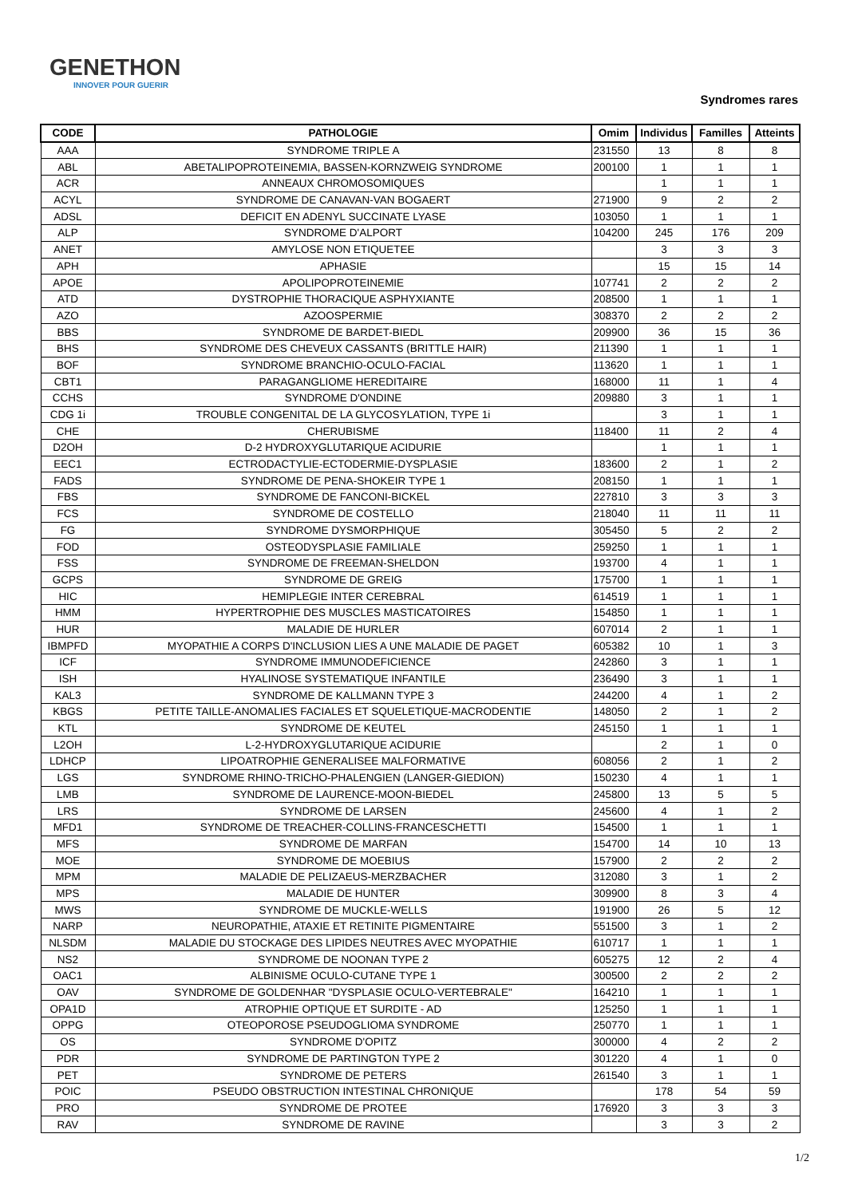GENETHON
INNOVER POUR GUERIR
Syndromes rares
| CODE | PATHOLOGIE | Omim | Individus | Familles | Atteints |
| --- | --- | --- | --- | --- | --- |
| AAA | SYNDROME TRIPLE A | 231550 | 13 | 8 | 8 |
| ABL | ABETALIPOPROTEINEMIA, BASSEN-KORNZWEIG SYNDROME | 200100 | 1 | 1 | 1 |
| ACR | ANNEAUX CHROMOSOMIQUES | | 1 | 1 | 1 |
| ACYL | SYNDROME DE CANAVAN-VAN BOGAERT | 271900 | 9 | 2 | 2 |
| ADSL | DEFICIT EN ADENYL SUCCINATE LYASE | 103050 | 1 | 1 | 1 |
| ALP | SYNDROME D'ALPORT | 104200 | 245 | 176 | 209 |
| ANET | AMYLOSE NON ETIQUETEE | | 3 | 3 | 3 |
| APH | APHASIE | | 15 | 15 | 14 |
| APOE | APOLIPOPROTEINEMIE | 107741 | 2 | 2 | 2 |
| ATD | DYSTROPHIE THORACIQUE ASPHYXIANTE | 208500 | 1 | 1 | 1 |
| AZO | AZOOSPERMIE | 308370 | 2 | 2 | 2 |
| BBS | SYNDROME DE BARDET-BIEDL | 209900 | 36 | 15 | 36 |
| BHS | SYNDROME DES CHEVEUX CASSANTS (BRITTLE HAIR) | 211390 | 1 | 1 | 1 |
| BOF | SYNDROME BRANCHIO-OCULO-FACIAL | 113620 | 1 | 1 | 1 |
| CBT1 | PARAGANGLIOME HEREDITAIRE | 168000 | 11 | 1 | 4 |
| CCHS | SYNDROME D'ONDINE | 209880 | 3 | 1 | 1 |
| CDG 1i | TROUBLE CONGENITAL DE LA GLYCOSYLATION, TYPE 1i | | 3 | 1 | 1 |
| CHE | CHERUBISME | 118400 | 11 | 2 | 4 |
| D2OH | D-2 HYDROXYGLUTARIQUE ACIDURIE | | 1 | 1 | 1 |
| EEC1 | ECTRODACTYLIE-ECTODERMIE-DYSPLASIE | 183600 | 2 | 1 | 2 |
| FADS | SYNDROME DE PENA-SHOKEIR TYPE 1 | 208150 | 1 | 1 | 1 |
| FBS | SYNDROME DE FANCONI-BICKEL | 227810 | 3 | 3 | 3 |
| FCS | SYNDROME DE COSTELLO | 218040 | 11 | 11 | 11 |
| FG | SYNDROME DYSMORPHIQUE | 305450 | 5 | 2 | 2 |
| FOD | OSTEODYSPLASIE FAMILIALE | 259250 | 1 | 1 | 1 |
| FSS | SYNDROME DE FREEMAN-SHELDON | 193700 | 4 | 1 | 1 |
| GCPS | SYNDROME DE GREIG | 175700 | 1 | 1 | 1 |
| HIC | HEMIPLEGIE INTER CEREBRAL | 614519 | 1 | 1 | 1 |
| HMM | HYPERTROPHIE DES MUSCLES MASTICATOIRES | 154850 | 1 | 1 | 1 |
| HUR | MALADIE DE HURLER | 607014 | 2 | 1 | 1 |
| IBMPFD | MYOPATHIE A CORPS D'INCLUSION LIES A UNE MALADIE DE PAGET | 605382 | 10 | 1 | 3 |
| ICF | SYNDROME IMMUNODEFICIENCE | 242860 | 3 | 1 | 1 |
| ISH | HYALINOSE SYSTEMATIQUE INFANTILE | 236490 | 3 | 1 | 1 |
| KAL3 | SYNDROME DE KALLMANN TYPE 3 | 244200 | 4 | 1 | 2 |
| KBGS | PETITE TAILLE-ANOMALIES FACIALES ET SQUELETIQUE-MACRODENTIE | 148050 | 2 | 1 | 2 |
| KTL | SYNDROME DE KEUTEL | 245150 | 1 | 1 | 1 |
| L2OH | L-2-HYDROXYGLUTARIQUE ACIDURIE | | 2 | 1 | 0 |
| LDHCP | LIPOATROPHIE GENERALISEE MALFORMATIVE | 608056 | 2 | 1 | 2 |
| LGS | SYNDROME RHINO-TRICHO-PHALENGIEN (LANGER-GIEDION) | 150230 | 4 | 1 | 1 |
| LMB | SYNDROME DE LAURENCE-MOON-BIEDEL | 245800 | 13 | 5 | 5 |
| LRS | SYNDROME DE LARSEN | 245600 | 4 | 1 | 2 |
| MFD1 | SYNDROME DE TREACHER-COLLINS-FRANCESCHETTI | 154500 | 1 | 1 | 1 |
| MFS | SYNDROME DE MARFAN | 154700 | 14 | 10 | 13 |
| MOE | SYNDROME DE MOEBIUS | 157900 | 2 | 2 | 2 |
| MPM | MALADIE DE PELIZAEUS-MERZBACHER | 312080 | 3 | 1 | 2 |
| MPS | MALADIE DE HUNTER | 309900 | 8 | 3 | 4 |
| MWS | SYNDROME DE MUCKLE-WELLS | 191900 | 26 | 5 | 12 |
| NARP | NEUROPATHIE, ATAXIE ET RETINITE PIGMENTAIRE | 551500 | 3 | 1 | 2 |
| NLSDM | MALADIE DU STOCKAGE DES LIPIDES NEUTRES AVEC MYOPATHIE | 610717 | 1 | 1 | 1 |
| NS2 | SYNDROME DE NOONAN TYPE 2 | 605275 | 12 | 2 | 4 |
| OAC1 | ALBINISME OCULO-CUTANE TYPE 1 | 300500 | 2 | 2 | 2 |
| OAV | SYNDROME DE GOLDENHAR "DYSPLASIE OCULO-VERTEBRALE" | 164210 | 1 | 1 | 1 |
| OPA1D | ATROPHIE OPTIQUE ET SURDITE - AD | 125250 | 1 | 1 | 1 |
| OPPG | OTEOPOROSE PSEUDOGLIOMA SYNDROME | 250770 | 1 | 1 | 1 |
| OS | SYNDROME D'OPITZ | 300000 | 4 | 2 | 2 |
| PDR | SYNDROME DE PARTINGTON TYPE 2 | 301220 | 4 | 1 | 0 |
| PET | SYNDROME DE PETERS | 261540 | 3 | 1 | 1 |
| POIC | PSEUDO OBSTRUCTION INTESTINAL CHRONIQUE | | 178 | 54 | 59 |
| PRO | SYNDROME DE PROTEE | 176920 | 3 | 3 | 3 |
| RAV | SYNDROME DE RAVINE | | 3 | 3 | 2 |
1/2